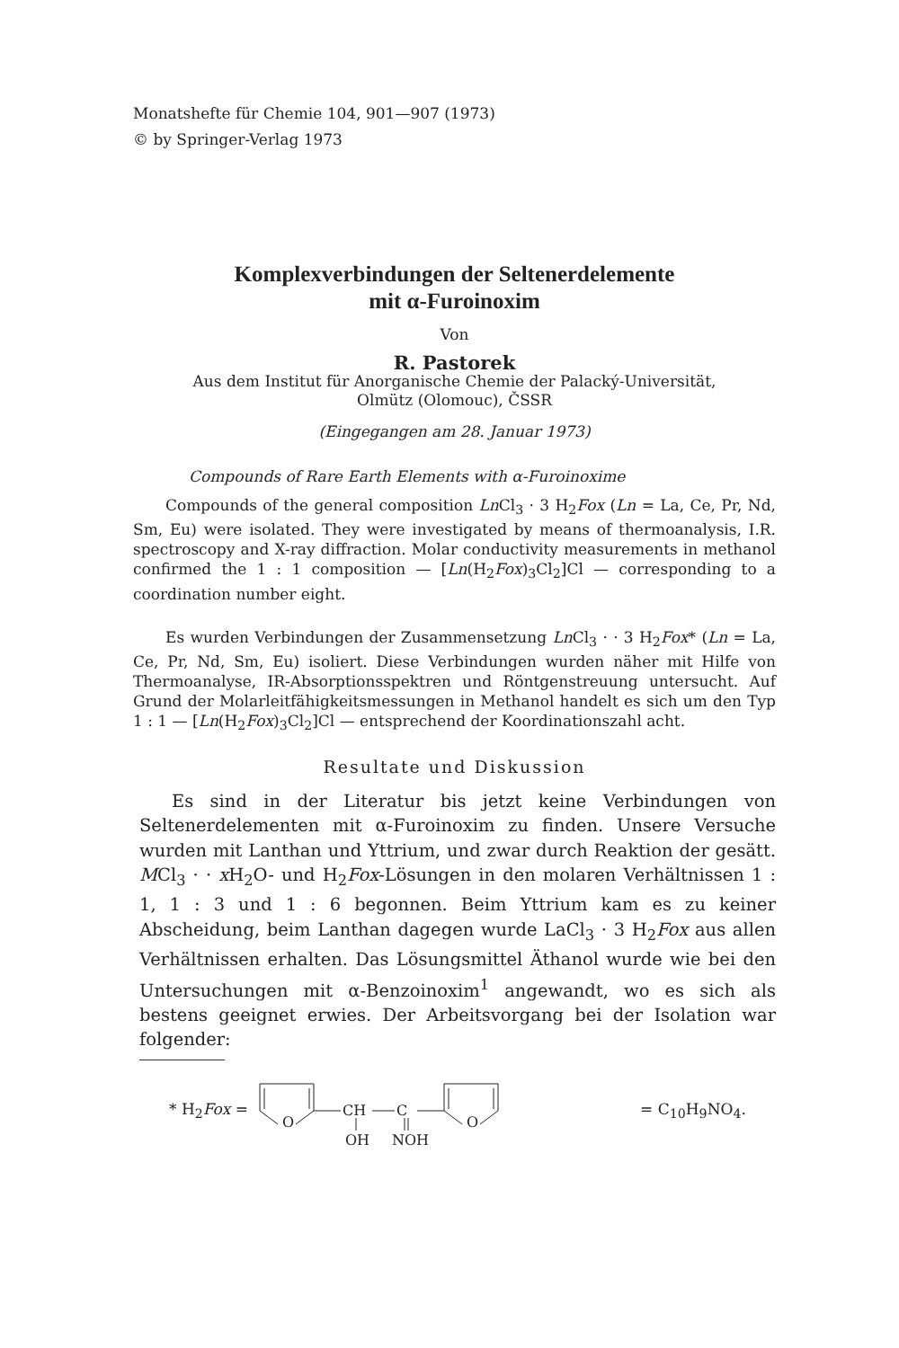Monatshefte für Chemie 104, 901—907 (1973)
© by Springer-Verlag 1973
Komplexverbindungen der Seltenerdelemente
mit α-Furoinoxim
Von
R. Pastorek
Aus dem Institut für Anorganische Chemie der Palacký-Universität,
Olmütz (Olomouc), ČSSR
(Eingegangen am 28. Januar 1973)
Compounds of Rare Earth Elements with α-Furoinoxime
Compounds of the general composition Ln Cl<sub>3</sub> · 3 H<sub>2</sub>Fox (Ln = La, Ce, Pr, Nd, Sm, Eu) were isolated. They were investigated by means of thermoanalysis, I.R. spectroscopy and X-ray diffraction. Molar conductivity measurements in methanol confirmed the 1 : 1 composition — [Ln(H<sub>2</sub>Fox)<sub>3</sub>Cl<sub>2</sub>]Cl — corresponding to a coordination number eight.
Es wurden Verbindungen der Zusammensetzung Ln Cl<sub>3</sub> · · 3 H<sub>2</sub>Fox* (Ln = La, Ce, Pr, Nd, Sm, Eu) isoliert. Diese Verbindungen wurden näher mit Hilfe von Thermoanalyse, IR-Absorptionsspektren und Röntgenstreuung untersucht. Auf Grund der Molarleitfähigkeitsmessungen in Methanol handelt es sich um den Typ 1 : 1 — [Ln(H<sub>2</sub>Fox)<sub>3</sub>Cl<sub>2</sub>]Cl — entsprechend der Koordinationszahl acht.
Resultate und Diskussion
Es sind in der Literatur bis jetzt keine Verbindungen von Seltenerdelementen mit α-Furoinoxim zu finden. Unsere Versuche wurden mit Lanthan und Yttrium, und zwar durch Reaktion der gesätt. MCl<sub>3</sub> · · x H<sub>2</sub>O- und H<sub>2</sub>Fox-Lösungen in den molaren Verhältnissen 1 : 1, 1 : 3 und 1 : 6 begonnen. Beim Yttrium kam es zu keiner Abscheidung, beim Lanthan dagegen wurde LaCl<sub>3</sub> · 3 H<sub>2</sub>Fox aus allen Verhältnissen erhalten. Das Lösungsmittel Äthanol wurde wie bei den Untersuchungen mit α-Benzoinoxim<sup>1</sup> angewandt, wo es sich als bestens geeignet erwies. Der Arbeitsvorgang bei der Isolation war folgender:
* H<sub>2</sub>Fox =
O
CH
C
O
OH
NOH
= C<sub>10</sub>H<sub>9</sub>NO<sub>4</sub>.